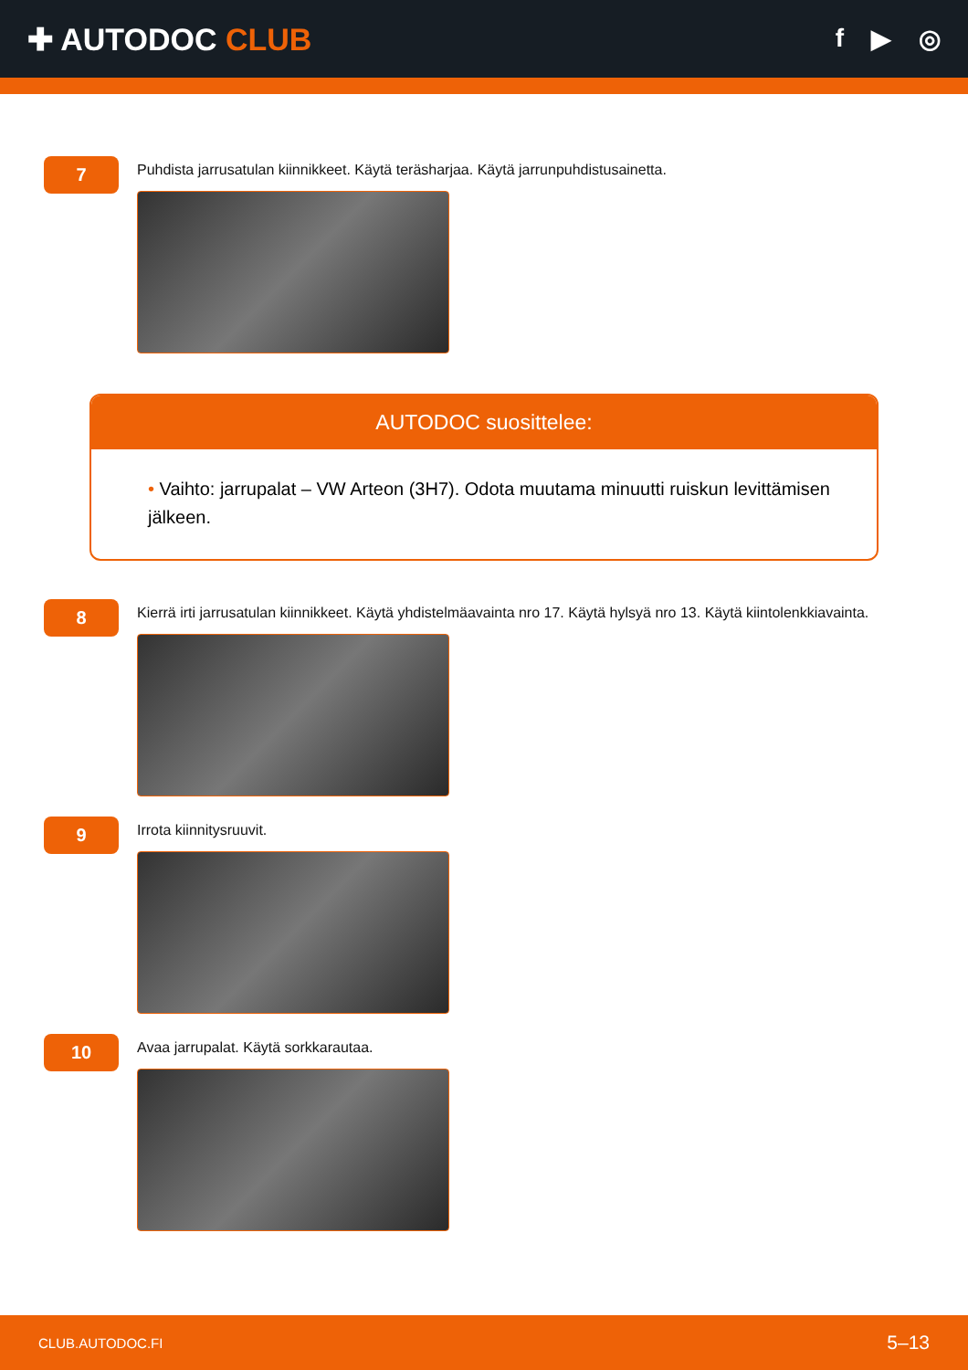✚ AUTODOC CLUB
f ▶ ◎
7
Puhdista jarrusatulan kiinnikkeet. Käytä teräsharjaa. Käytä jarrunpuhdistusainetta.
AUTODOC suosittelee:
• Vaihto: jarrupalat – VW Arteon (3H7). Odota muutama minuutti ruiskun levittämisen jälkeen.
8
Kierrä irti jarrusatulan kiinnikkeet. Käytä yhdistelmäavainta nro 17. Käytä hylsyä nro 13. Käytä kiintolenkkiavainta.
9
Irrota kiinnitysruuvit.
10
Avaa jarrupalat. Käytä sorkkarautaa.
CLUB.AUTODOC.FI 5–13